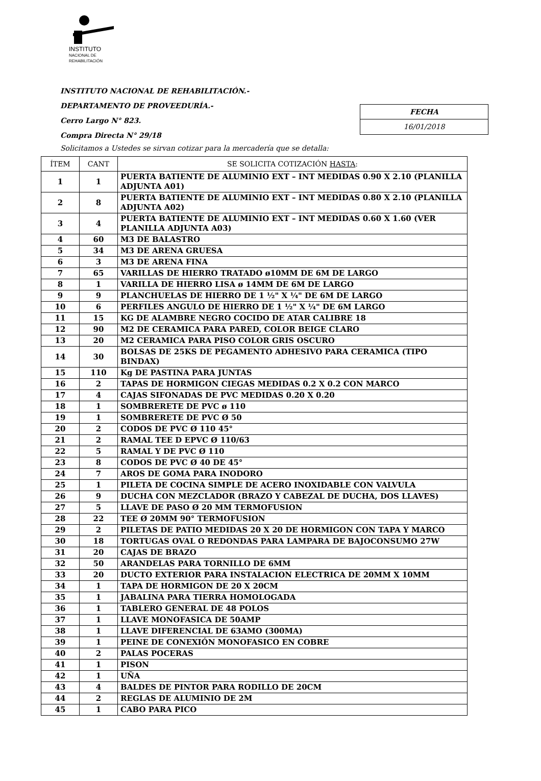INSTITUTO
NACIONAL DE
REHABILITACIÓN
INSTITUTO NACIONAL DE REHABILITACIÓN.-
DEPARTAMENTO DE PROVEEDURÍA.-
Cerro Largo N° 823.
Compra Directa N° 29/18
FECHA
16/01/2018
Solicitamos a Ustedes se sirvan cotizar para la mercadería que se detalla:
| ÍTEM | CANT | SE SOLICITA COTIZACIÓN HASTA : |
| --- | --- | --- |
| 1 | 1 | PUERTA BATIENTE DE ALUMINIO EXT – INT MEDIDAS 0.90 X 2.10 (PLANILLA ADJUNTA A01) |
| 2 | 8 | PUERTA BATIENTE DE ALUMINIO EXT – INT MEDIDAS 0.80 X 2.10 (PLANILLA ADJUNTA A02) |
| 3 | 4 | PUERTA BATIENTE DE ALUMINIO EXT – INT MEDIDAS 0.60 X 1.60 (VER PLANILLA ADJUNTA A03) |
| 4 | 60 | M3 DE BALASTRO |
| 5 | 34 | M3 DE ARENA GRUESA |
| 6 | 3 | M3 DE ARENA FINA |
| 7 | 65 | VARILLAS DE HIERRO TRATADO ø10MM DE 6M DE LARGO |
| 8 | 1 | VARILLA DE HIERRO LISA ø 14MM DE 6M DE LARGO |
| 9 | 9 | PLANCHUELAS DE HIERRO DE 1 ½" X ¼" DE 6M DE LARGO |
| 10 | 6 | PERFILES ANGULO DE HIERRO DE 1 ½" X ¼" DE 6M LARGO |
| 11 | 15 | KG DE ALAMBRE NEGRO COCIDO DE ATAR CALIBRE 18 |
| 12 | 90 | M2 DE CERAMICA PARA PARED, COLOR BEIGE CLARO |
| 13 | 20 | M2 CERAMICA PARA PISO COLOR GRIS OSCURO |
| 14 | 30 | BOLSAS DE 25KS DE PEGAMENTO ADHESIVO PARA CERAMICA (TIPO BINDAX) |
| 15 | 110 | Kg DE PASTINA PARA JUNTAS |
| 16 | 2 | TAPAS DE HORMIGON CIEGAS MEDIDAS 0.2 X 0.2 CON MARCO |
| 17 | 4 | CAJAS SIFONADAS DE PVC MEDIDAS 0.20 X 0.20 |
| 18 | 1 | SOMBRERETE DE PVC ø 110 |
| 19 | 1 | SOMBRERETE DE PVC Ø 50 |
| 20 | 2 | CODOS DE PVC Ø 110 45° |
| 21 | 2 | RAMAL TEE D EPVC Ø 110/63 |
| 22 | 5 | RAMAL Y DE PVC Ø 110 |
| 23 | 8 | CODOS DE PVC Ø 40 DE 45° |
| 24 | 7 | AROS DE GOMA PARA INODORO |
| 25 | 1 | PILETA DE COCINA SIMPLE DE ACERO INOXIDABLE CON VALVULA |
| 26 | 9 | DUCHA CON MEZCLADOR (BRAZO Y CABEZAL DE DUCHA, DOS LLAVES) |
| 27 | 5 | LLAVE DE PASO Ø 20 MM TERMOFUSION |
| 28 | 22 | TEE Ø 20MM 90° TERMOFUSION |
| 29 | 2 | PILETAS DE PATIO MEDIDAS 20 X 20 DE HORMIGON CON TAPA Y MARCO |
| 30 | 18 | TORTUGAS OVAL O REDONDAS PARA LAMPARA DE BAJOCONSUMO 27W |
| 31 | 20 | CAJAS DE BRAZO |
| 32 | 50 | ARANDELAS PARA TORNILLO DE 6MM |
| 33 | 20 | DUCTO EXTERIOR PARA INSTALACION ELECTRICA DE 20MM X 10MM |
| 34 | 1 | TAPA DE HORMIGON DE 20 X 20CM |
| 35 | 1 | JABALINA PARA TIERRA HOMOLOGADA |
| 36 | 1 | TABLERO GENERAL DE 48 POLOS |
| 37 | 1 | LLAVE MONOFASICA DE 50AMP |
| 38 | 1 | LLAVE DIFERENCIAL DE 63AMO (300MA) |
| 39 | 1 | PEINE DE CONEXIÓN MONOFASICO EN COBRE |
| 40 | 2 | PALAS POCERAS |
| 41 | 1 | PISON |
| 42 | 1 | UÑA |
| 43 | 4 | BALDES DE PINTOR PARA RODILLO DE 20CM |
| 44 | 2 | REGLAS DE ALUMINIO DE 2M |
| 45 | 1 | CABO PARA PICO |